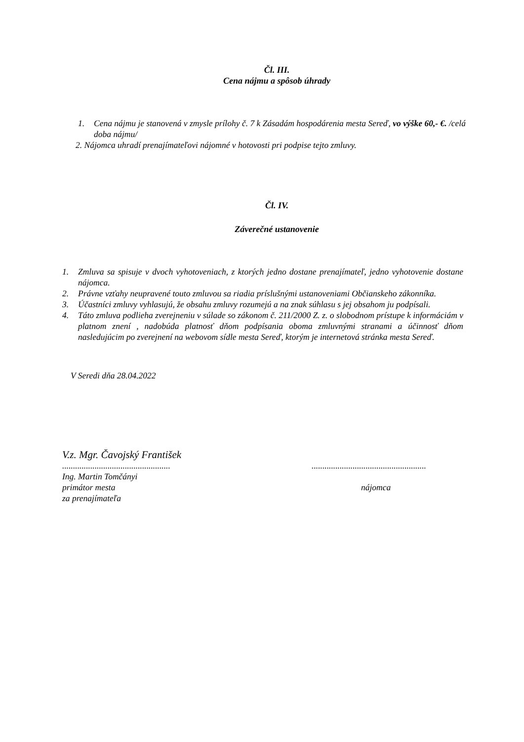Čl. III.
Cena nájmu a spôsob úhrady
1. Cena nájmu je stanovená v zmysle prílohy č. 7 k Zásadám hospodárenia mesta Sereď, vo výške 60,- €. /celá doba nájmu/
2. Nájomca uhradí prenajímateľovi nájomné v hotovosti pri podpise tejto zmluvy.
Čl. IV.
Záverečné ustanovenie
1. Zmluva sa spisuje v dvoch vyhotoveniach, z ktorých jedno dostane prenajímateľ, jedno vyhotovenie dostane nájomca.
2. Právne vzťahy neupravené touto zmluvou sa riadia príslušnými ustanoveniami Občianskeho zákonníka.
3. Účastníci zmluvy vyhlasujú, že obsahu zmluvy rozumejú a na znak súhlasu s jej obsahom ju podpísali.
4. Táto zmluva podlieha zverejneniu v súlade so zákonom č. 211/2000 Z. z. o slobodnom prístupe k informáciám v platnom znení , nadobúda platnosť dňom podpísania oboma zmluvnými stranami a účinnosť dňom nasledujúcim po zverejnení na webovom sídle mesta Sereď, ktorým je internetová stránka mesta Sereď.
V Seredi dňa 28.04.2022
V.z. Mgr. Čavojský František
.......................................................................................................
Ing. Martin Tomčányi
primátor mesta nájomca
za prenajímateľa